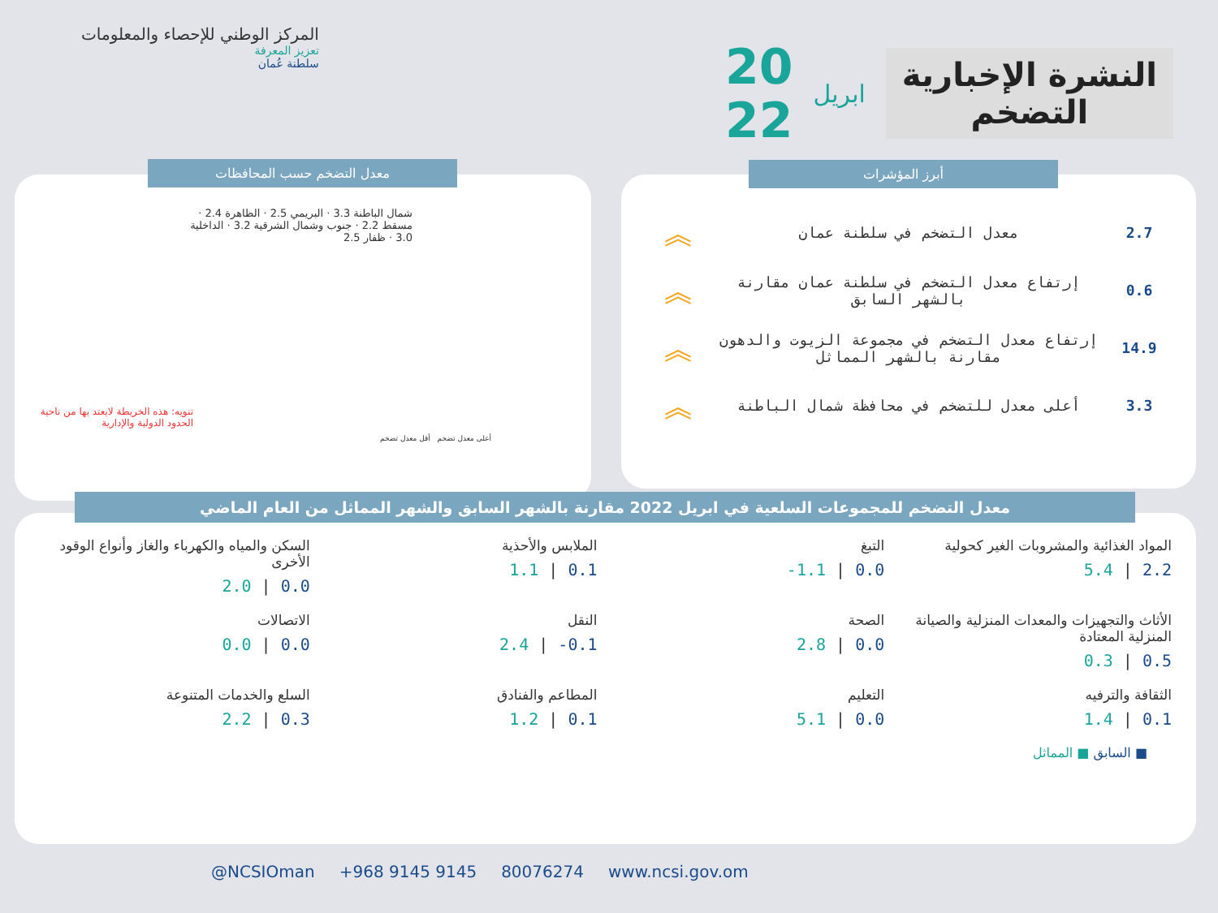المركز الوطني للإحصاء والمعلومات
تعزيز المعرفة
سلطنة عُمان
20
22
ابريل
النشرة الإخبارية
التضخم
شمال الباطنة 3.3 · البريمي 2.5 · الظاهرة 2.4 · مسقط 2.2 · جنوب وشمال الشرقية 3.2 · الداخلية 3.0 · ظفار 2.5
تنويه: هذه الخريطة لايعتد بها من ناحية الحدود الدولية والإدارية
أعلى معدل تضخم أقل معدل تضخم
معدل التضخم حسب المحافظات
2.7 معدل التضخم في سلطنة عمان ︽
0.6 إرتفاع معدل التضخم في سلطنة عمان مقارنة بالشهر السابق ︽
14.9 إرتفاع معدل التضخم في مجموعة الزيوت والدهون مقارنة بالشهر المماثل ︽
3.3 أعلى معدل للتضخم في محافظة شمال الباطنة ︽
أبرز المؤشرات
المواد الغذائية والمشروبات الغير كحولية
2.2 | 5.4
التبغ
0.0 | 1.1-
الملابس والأحذية
0.1 | 1.1
السكن والمياه والكهرباء والغاز وأنواع الوقود الأخرى
0.0 | 2.0
الأثاث والتجهيزات والمعدات المنزلية والصيانة المنزلية المعتادة
0.5 | 0.3
الصحة
0.0 | 2.8
النقل
0.1- | 2.4
الاتصالات
0.0 | 0.0
الثقافة والترفيه
0.1 | 1.4
التعليم
0.0 | 5.1
المطاعم والفنادق
0.1 | 1.2
السلع والخدمات المتنوعة
0.3 | 2.2
■ السابق ■ المماثل
معدل التضخم للمجموعات السلعية في ابريل 2022 مقارنة بالشهر السابق والشهر المماثل من العام الماضي
@NCSIOman +968 9145 9145 80076274 www.ncsi.gov.om